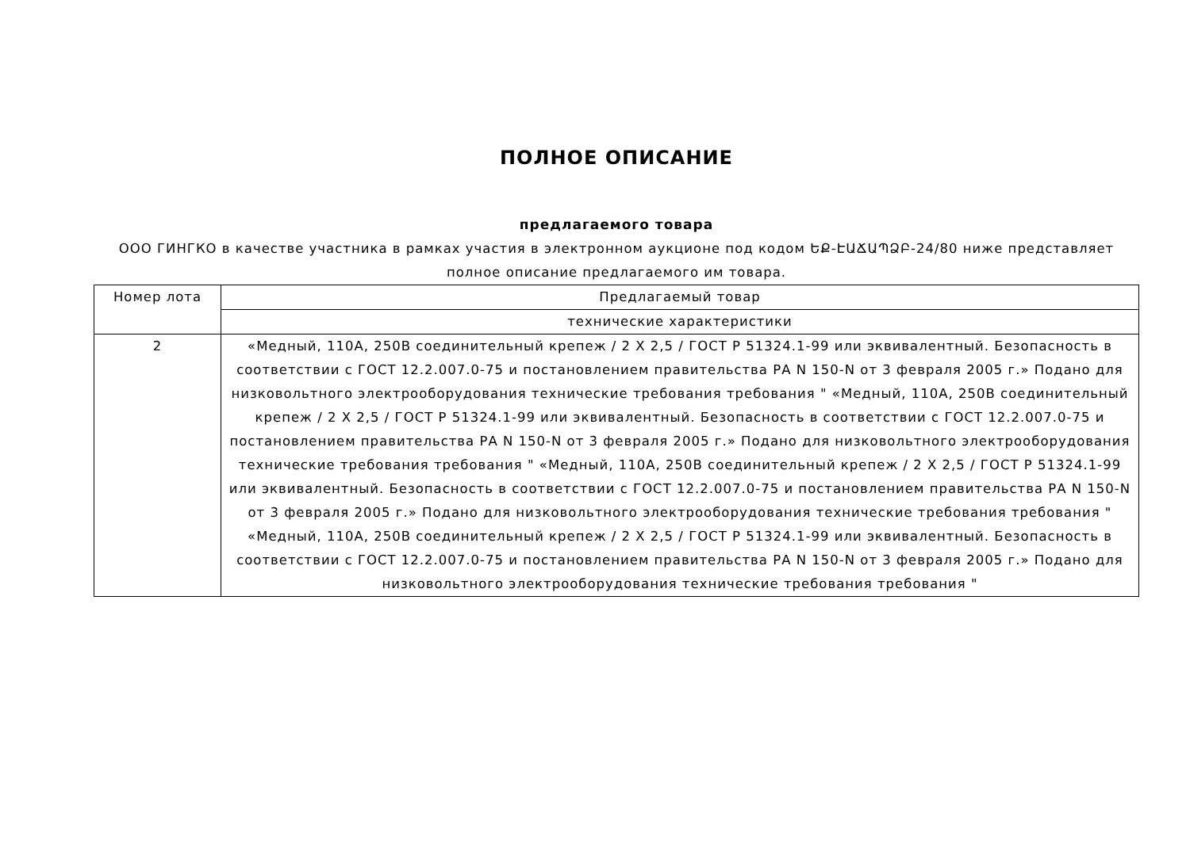ПОЛНОЕ ОПИСАНИЕ
предлагаемого товара
ООО ГИНГКО в качестве участника в рамках участия в электронном аукционе под кодом ԵՔ-ԷԱՃԱՊՁԲ-24/80 ниже представляет полное описание предлагаемого им товара.
| Номер лота | Предлагаемый товар |
| --- | --- |
| | технические характеристики |
| 2 | «Медный, 110A, 250B соединительный крепеж / 2 X 2,5 / ГОСТ Р 51324.1-99 или эквивалентный. Безопасность в соответствии с ГОСТ 12.2.007.0-75 и постановлением правительства РА N 150-N от 3 февраля 2005 г.» Подано для низковольтного электрооборудования технические требования требования " «Медный, 110A, 250B соединительный крепеж / 2 X 2,5 / ГОСТ Р 51324.1-99 или эквивалентный. Безопасность в соответствии с ГОСТ 12.2.007.0-75 и постановлением правительства РА N 150-N от 3 февраля 2005 г.» Подано для низковольтного электрооборудования технические требования требования " «Медный, 110A, 250B соединительный крепеж / 2 X 2,5 / ГОСТ Р 51324.1-99 или эквивалентный. Безопасность в соответствии с ГОСТ 12.2.007.0-75 и постановлением правительства РА N 150-N от 3 февраля 2005 г.» Подано для низковольтного электрооборудования технические требования требования " «Медный, 110A, 250B соединительный крепеж / 2 X 2,5 / ГОСТ Р 51324.1-99 или эквивалентный. Безопасность в соответствии с ГОСТ 12.2.007.0-75 и постановлением правительства РА N 150-N от 3 февраля 2005 г.» Подано для низковольтного электрооборудования технические требования требования " |